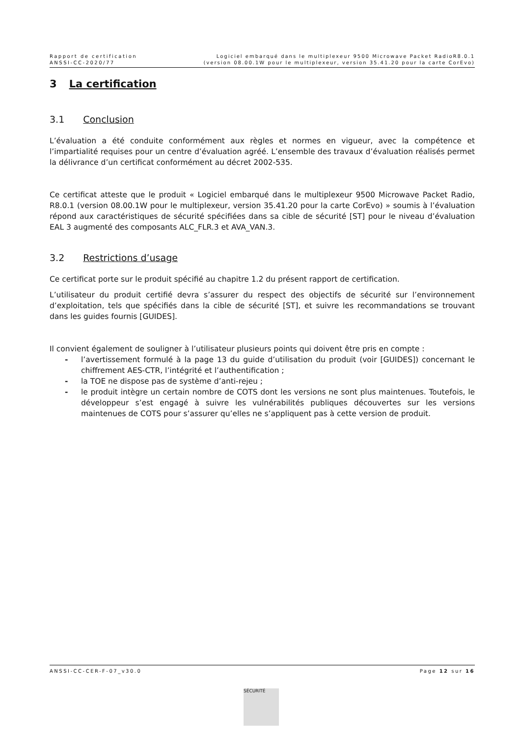Rapport de certification
ANSSI-CC-2020/77
Logiciel embarqué dans le multiplexeur 9500 Microwave Packet RadioR8.0.1
(version 08.00.1W pour le multiplexeur, version 35.41.20 pour la carte CorEvo)
3 La certification
3.1 Conclusion
L’évaluation a été conduite conformément aux règles et normes en vigueur, avec la compétence et l’impartialité requises pour un centre d’évaluation agréé. L’ensemble des travaux d’évaluation réalisés permet la délivrance d’un certificat conformément au décret 2002-535.
Ce certificat atteste que le produit « Logiciel embarqué dans le multiplexeur 9500 Microwave Packet Radio, R8.0.1 (version 08.00.1W pour le multiplexeur, version 35.41.20 pour la carte CorEvo) » soumis à l’évaluation répond aux caractéristiques de sécurité spécifiées dans sa cible de sécurité [ST] pour le niveau d’évaluation EAL 3 augmenté des composants ALC_FLR.3 et AVA_VAN.3.
3.2 Restrictions d’usage
Ce certificat porte sur le produit spécifié au chapitre 1.2 du présent rapport de certification.
L’utilisateur du produit certifié devra s’assurer du respect des objectifs de sécurité sur l’environnement d’exploitation, tels que spécifiés dans la cible de sécurité [ST], et suivre les recommandations se trouvant dans les guides fournis [GUIDES].
Il convient également de souligner à l’utilisateur plusieurs points qui doivent être pris en compte :
- l’avertissement formulé à la page 13 du guide d’utilisation du produit (voir [GUIDES]) concernant le chiffrement AES-CTR, l’intégrité et l’authentification ;
- la TOE ne dispose pas de système d’anti-rejeu ;
- le produit intègre un certain nombre de COTS dont les versions ne sont plus maintenues. Toutefois, le développeur s’est engagé à suivre les vulnérabilités publiques découvertes sur les versions maintenues de COTS pour s’assurer qu’elles ne s’appliquent pas à cette version de produit.
ANSSI-CC-CER-F-07_v30.0 Page 12 sur 16
SÉCURITÉ